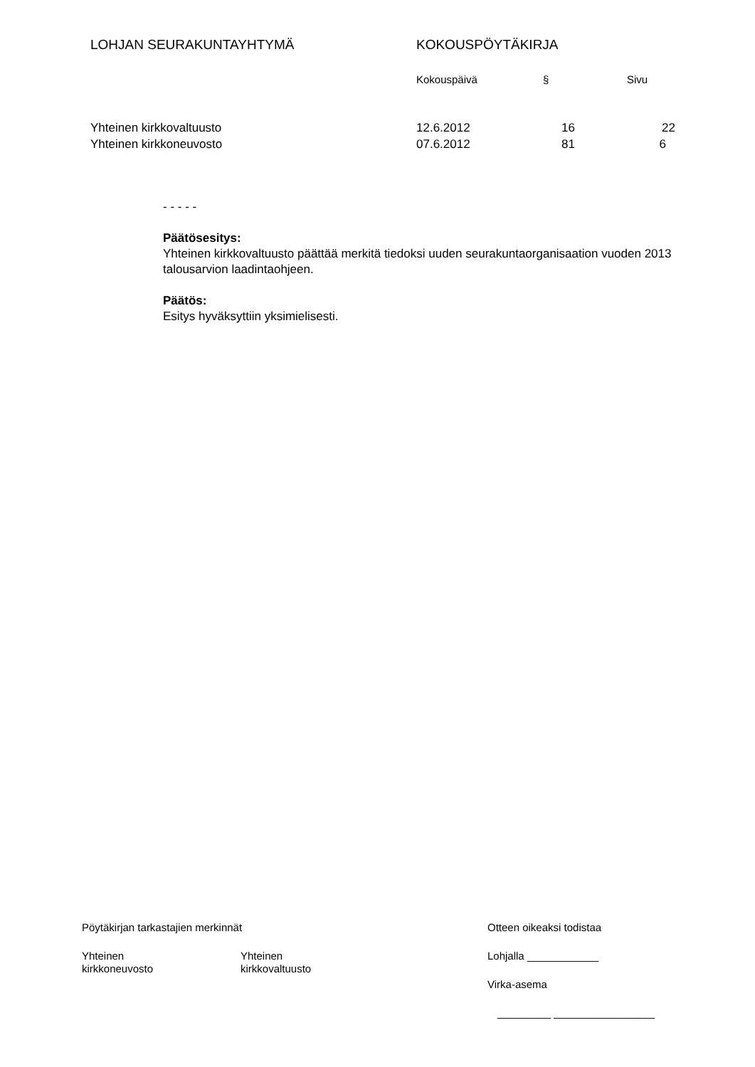LOHJAN SEURAKUNTAYHTYMÄ KOKOUSPÖYTÄKIRJA
Kokouspäivä § Sivu
Yhteinen kirkkovaltuusto 12.6.2012 16 22
Yhteinen kirkkoneuvosto 07.6.2012 81 6
- - - - -
Päätösesitys:
Yhteinen kirkkovaltuusto päättää merkitä tiedoksi uuden seurakuntaorganisaation vuoden 2013 talousarvion laadintaohjeen.
Päätös:
Esitys hyväksyttiin yksimielisesti.
Pöytäkirjan tarkastajien merkinnät
Yhteinen
kirkkoneuvosto
Yhteinen
kirkkovaltuusto
Otteen oikeaksi todistaa
Lohjalla ____________
Virka-asema
_________ _________________